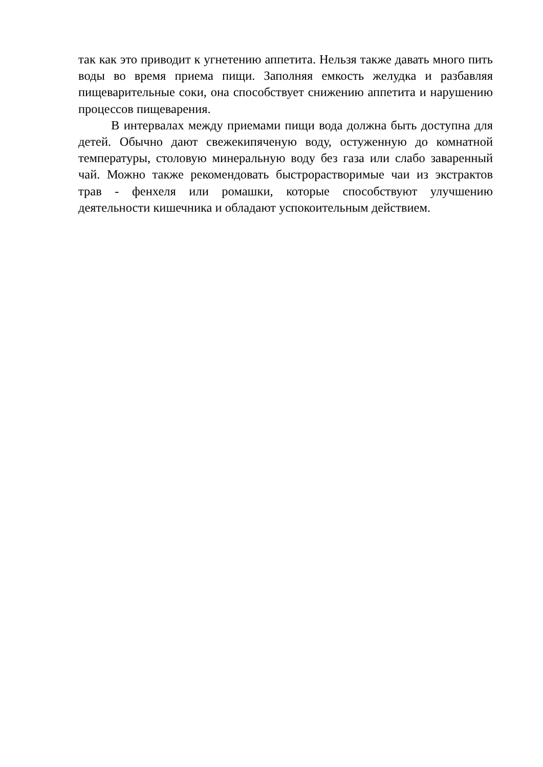так как это приводит к угнетению аппетита. Нельзя также давать много пить воды во время приема пищи. Заполняя емкость желудка и разбавляя пищеварительные соки, она способствует снижению аппетита и нарушению процессов пищеварения.
В интервалах между приемами пищи вода должна быть доступна для детей. Обычно дают свежекипяченую воду, остуженную до комнатной температуры, столовую минеральную воду без газа или слабо заваренный чай. Можно также рекомендовать быстрорастворимые чаи из экстрактов трав - фенхеля или ромашки, которые способствуют улучшению деятельности кишечника и обладают успокоительным действием.